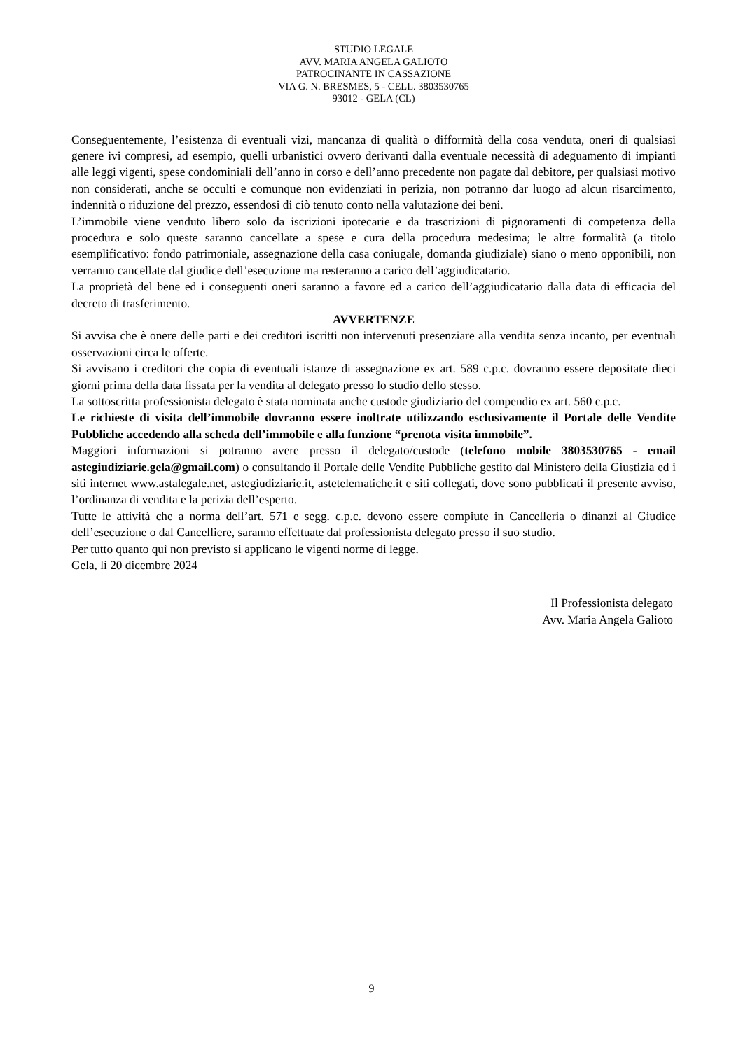STUDIO LEGALE
AVV. MARIA ANGELA GALIOTO
PATROCINANTE IN CASSAZIONE
VIA G. N. BRESMES, 5 - CELL. 3803530765
93012 - GELA (CL)
Conseguentemente, l’esistenza di eventuali vizi, mancanza di qualità o difformità della cosa venduta, oneri di qualsiasi genere ivi compresi, ad esempio, quelli urbanistici ovvero derivanti dalla eventuale necessità di adeguamento di impianti alle leggi vigenti, spese condominiali dell’anno in corso e dell’anno precedente non pagate dal debitore, per qualsiasi motivo non considerati, anche se occulti e comunque non evidenziati in perizia, non potranno dar luogo ad alcun risarcimento, indennità o riduzione del prezzo, essendosi di ciò tenuto conto nella valutazione dei beni.
L’immobile viene venduto libero solo da iscrizioni ipotecarie e da trascrizioni di pignoramenti di competenza della procedura e solo queste saranno cancellate a spese e cura della procedura medesima; le altre formalità (a titolo esemplificativo: fondo patrimoniale, assegnazione della casa coniugale, domanda giudiziale) siano o meno opponibili, non verranno cancellate dal giudice dell’esecuzione ma resteranno a carico dell’aggiudicatario.
La proprietà del bene ed i conseguenti oneri saranno a favore ed a carico dell’aggiudicatario dalla data di efficacia del decreto di trasferimento.
AVVERTENZE
Si avvisa che è onere delle parti e dei creditori iscritti non intervenuti presenziare alla vendita senza incanto, per eventuali osservazioni circa le offerte.
Si avvisano i creditori che copia di eventuali istanze di assegnazione ex art. 589 c.p.c. dovranno essere depositate dieci giorni prima della data fissata per la vendita al delegato presso lo studio dello stesso.
La sottoscritta professionista delegato è stata nominata anche custode giudiziario del compendio ex art. 560 c.p.c.
Le richieste di visita dell’immobile dovranno essere inoltrate utilizzando esclusivamente il Portale delle Vendite Pubbliche accedendo alla scheda dell’immobile e alla funzione “prenota visita immobile”.
Maggiori informazioni si potranno avere presso il delegato/custode (telefono mobile 3803530765 - email astegiudiziarie.gela@gmail.com) o consultando il Portale delle Vendite Pubbliche gestito dal Ministero della Giustizia ed i siti internet www.astalegale.net, astegiudiziarie.it, astetelematiche.it e siti collegati, dove sono pubblicati il presente avviso, l’ordinanza di vendita e la perizia dell’esperto.
Tutte le attività che a norma dell’art. 571 e segg. c.p.c. devono essere compiute in Cancelleria o dinanzi al Giudice dell’esecuzione o dal Cancelliere, saranno effettuate dal professionista delegato presso il suo studio.
Per tutto quanto quì non previsto si applicano le vigenti norme di legge.
Gela, lì 20 dicembre 2024
Il Professionista delegato
Avv. Maria Angela Galioto
9